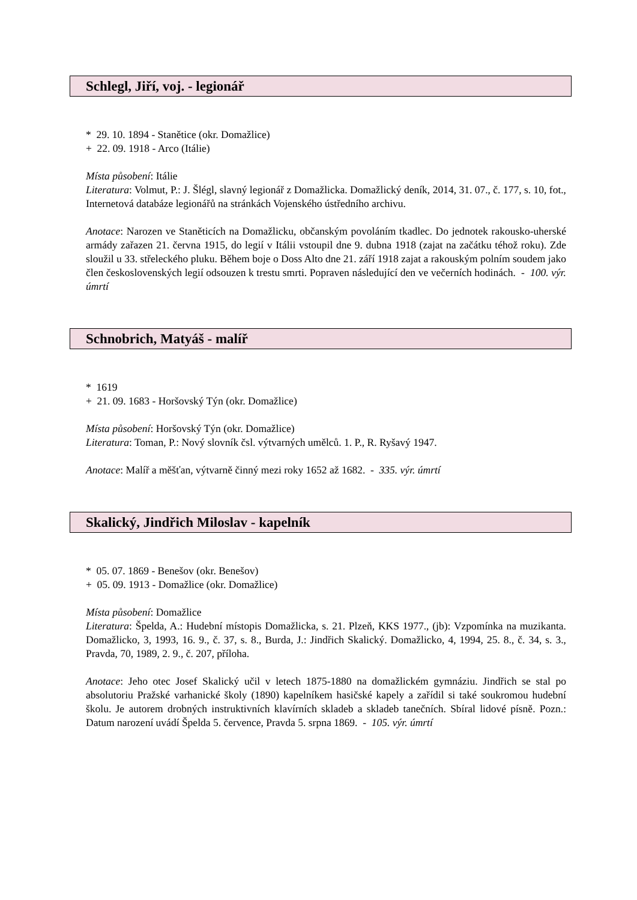Schlegl, Jiří, voj. - legionář
* 29. 10. 1894 - Stanětice (okr. Domažlice)
+ 22. 09. 1918 - Arco (Itálie)
Místa působení: Itálie
Literatura: Volmut, P.: J. Šlégl, slavný legionář z Domažlicka. Domažlický deník, 2014, 31. 07., č. 177, s. 10, fot., Internetová databáze legionářů na stránkách Vojenského ústředního archivu.
Anotace: Narozen ve Staněticích na Domažlicku, občanským povoláním tkadlec. Do jednotek rakousko-uherské armády zařazen 21. června 1915, do legií v Itálii vstoupil dne 9. dubna 1918 (zajat na začátku téhož roku). Zde sloužil u 33. střeleckého pluku. Během boje o Doss Alto dne 21. září 1918 zajat a rakouským polním soudem jako člen československých legií odsouzen k trestu smrti. Popraven následující den ve večerních hodinách. - 100. výr. úmrtí
Schnobrich, Matyáš - malíř
* 1619
+ 21. 09. 1683 - Horšovský Týn (okr. Domažlice)
Místa působení: Horšovský Týn (okr. Domažlice)
Literatura: Toman, P.: Nový slovník čsl. výtvarných umělců. 1. P., R. Ryšavý 1947.
Anotace: Malíř a měšťan, výtvarně činný mezi roky 1652 až 1682. - 335. výr. úmrtí
Skalický, Jindřich Miloslav - kapelník
* 05. 07. 1869 - Benešov (okr. Benešov)
+ 05. 09. 1913 - Domažlice (okr. Domažlice)
Místa působení: Domažlice
Literatura: Špelda, A.: Hudební místopis Domažlicka, s. 21. Plzeň, KKS 1977., (jb): Vzpomínka na muzikanta. Domažlicko, 3, 1993, 16. 9., č. 37, s. 8., Burda, J.: Jindřich Skalický. Domažlicko, 4, 1994, 25. 8., č. 34, s. 3., Pravda, 70, 1989, 2. 9., č. 207, příloha.
Anotace: Jeho otec Josef Skalický učil v letech 1875-1880 na domažlickém gymnáziu. Jindřich se stal po absolutoriu Pražské varhanické školy (1890) kapelníkem hasičské kapely a zařídil si také soukromou hudební školu. Je autorem drobných instruktivních klavírních skladeb a skladeb tanečních. Sbíral lidové písně. Pozn.: Datum narození uvádí Špelda 5. července, Pravda 5. srpna 1869. - 105. výr. úmrtí